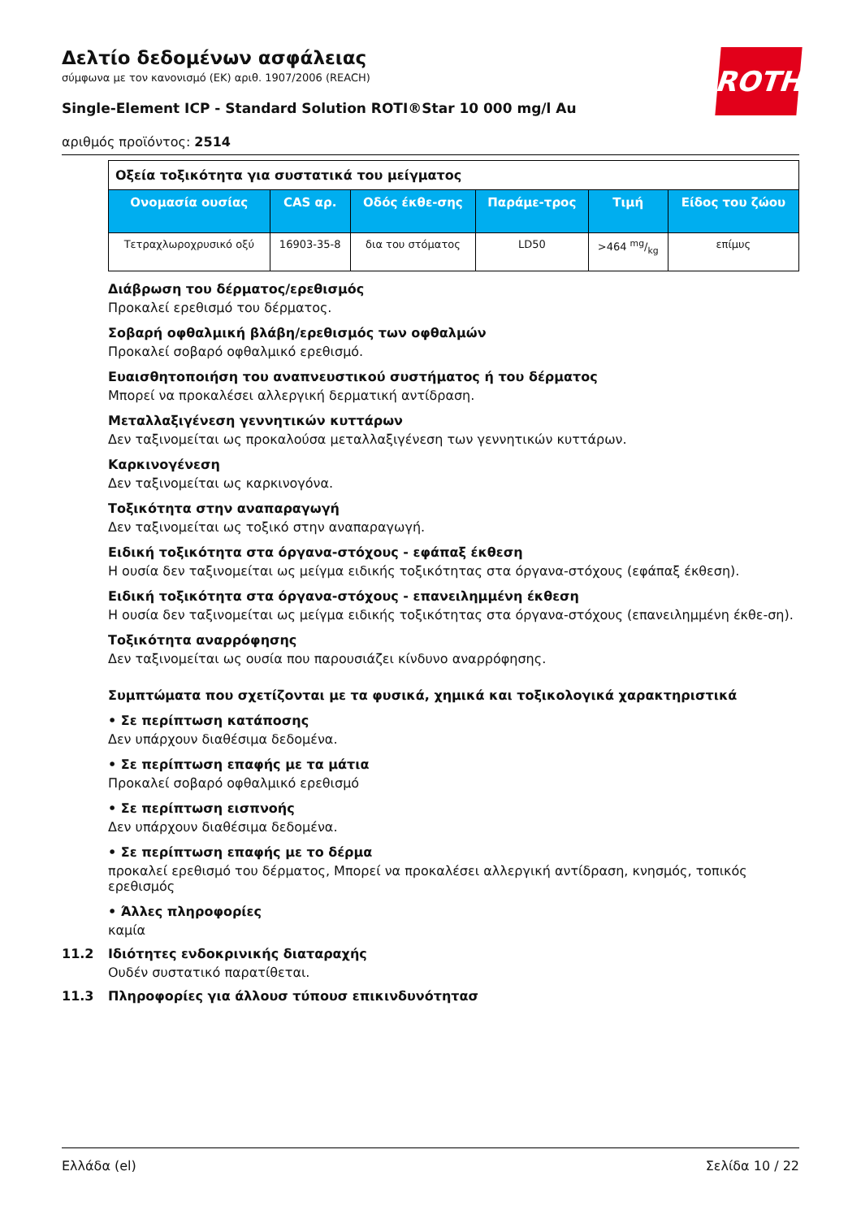ROTH
Δελτίο δεδομένων ασφάλειας
σύμφωνα με τον κανονισμό (ΕΚ) αριθ. 1907/2006 (REACH)
Single-Element ICP - Standard Solution ROTI®Star 10 000 mg/l Au
αριθμός προϊόντος: 2514
| Οξεία τοξικότητα για συστατικά του μείγματος | | | | | |
| Ονομασία ουσίας | CAS αρ. | Οδός έκθε-σης | Παράμε-τρος | Τιμή | Είδος του ζώου |
| Τετραχλωροχρυσικό οξύ | 16903-35-8 | δια του στόματος | LD50 | >464 mg/kg | επίμυς |
Διάβρωση του δέρματος/ερεθισμός
Προκαλεί ερεθισμό του δέρματος.
Σοβαρή οφθαλμική βλάβη/ερεθισμός των οφθαλμών
Προκαλεί σοβαρό οφθαλμικό ερεθισμό.
Ευαισθητοποιήση του αναπνευστικού συστήματος ή του δέρματος
Μπορεί να προκαλέσει αλλεργική δερματική αντίδραση.
Μεταλλαξιγένεση γεννητικών κυττάρων
Δεν ταξινομείται ως προκαλούσα μεταλλαξιγένεση των γεννητικών κυττάρων.
Καρκινογένεση
Δεν ταξινομείται ως καρκινογόνα.
Τοξικότητα στην αναπαραγωγή
Δεν ταξινομείται ως τοξικό στην αναπαραγωγή.
Ειδική τοξικότητα στα όργανα-στόχους - εφάπαξ έκθεση
Η ουσία δεν ταξινομείται ως μείγμα ειδικής τοξικότητας στα όργανα-στόχους (εφάπαξ έκθεση).
Ειδική τοξικότητα στα όργανα-στόχους - επανειλημμένη έκθεση
Η ουσία δεν ταξινομείται ως μείγμα ειδικής τοξικότητας στα όργανα-στόχους (επανειλημμένη έκθε-ση).
Τοξικότητα αναρρόφησης
Δεν ταξινομείται ως ουσία που παρουσιάζει κίνδυνο αναρρόφησης.
Συμπτώματα που σχετίζονται με τα φυσικά, χημικά και τοξικολογικά χαρακτηριστικά
• Σε περίπτωση κατάποσης
Δεν υπάρχουν διαθέσιμα δεδομένα.
• Σε περίπτωση επαφής με τα μάτια
Προκαλεί σοβαρό οφθαλμικό ερεθισμό
• Σε περίπτωση εισπνοής
Δεν υπάρχουν διαθέσιμα δεδομένα.
• Σε περίπτωση επαφής με το δέρμα
προκαλεί ερεθισμό του δέρματος, Μπορεί να προκαλέσει αλλεργική αντίδραση, κνησμός, τοπικός ερεθισμός
• Άλλες πληροφορίες
καμία
11.2 Ιδιότητες ενδοκρινικής διαταραχής
Ουδέν συστατικό παρατίθεται.
11.3 Πληροφορίες για άλλουσ τύπουσ επικινδυνότητασ
Ελλάδα (el) Σελίδα 10 / 22